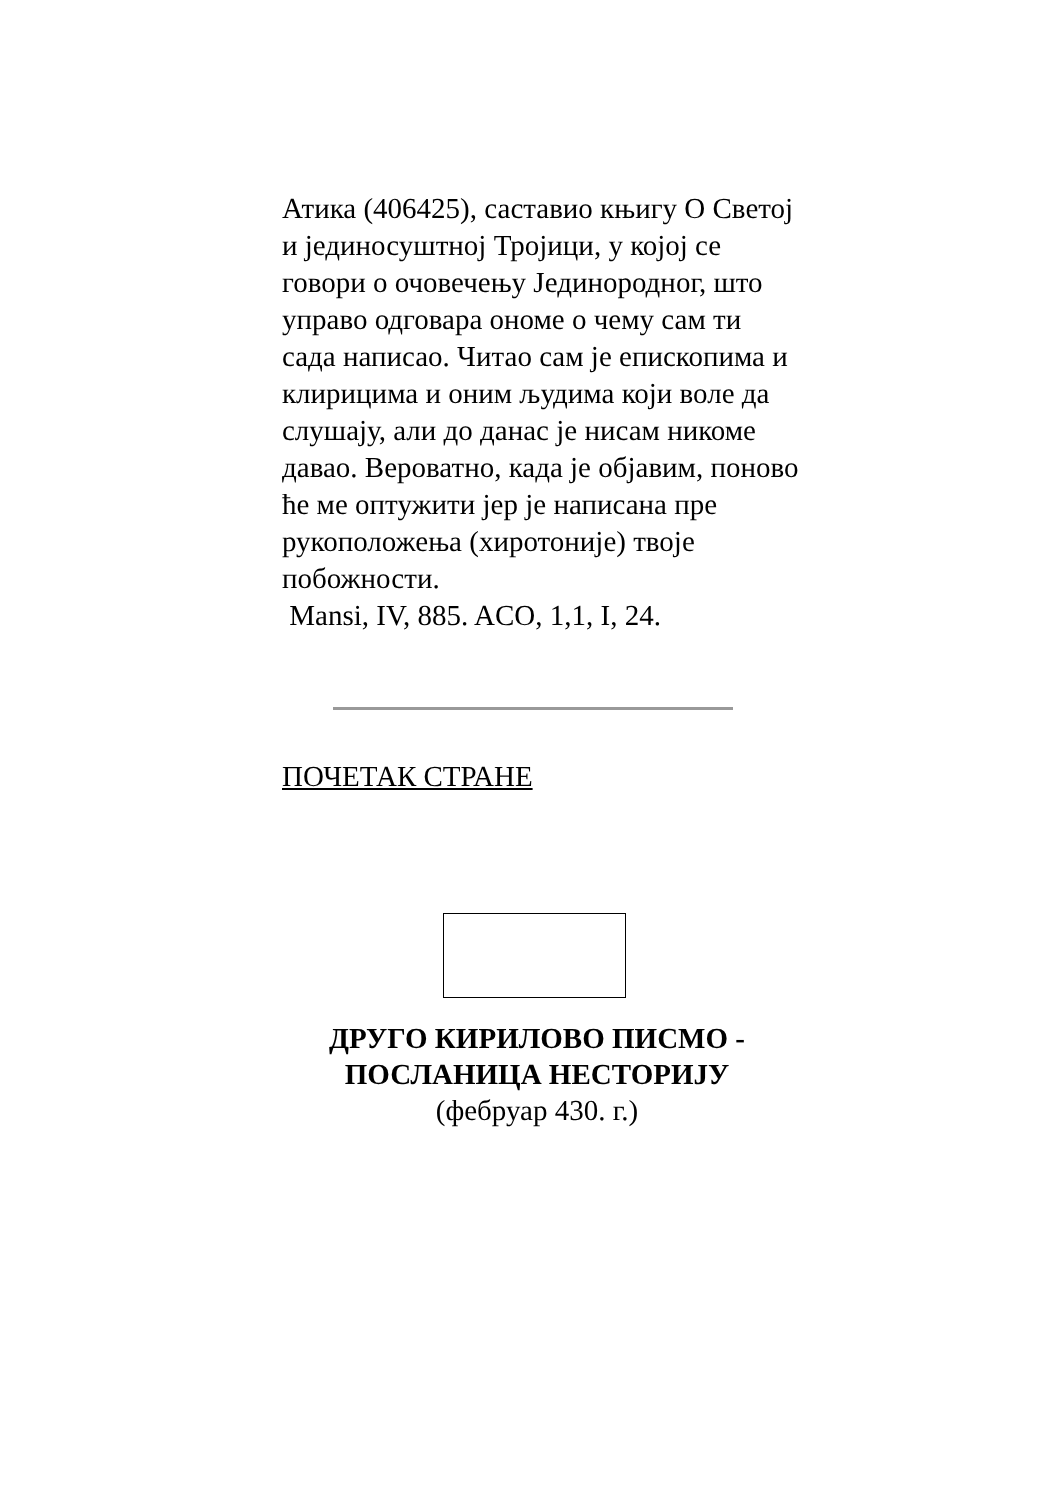Атика (406425), саставио књигу О Светој и јединосуштној Тројици, у којој се говори о очовечењу Јединородног, што управо одговара ономе о чему сам ти сада написао. Читао сам је епископима и клирицима и оним људима који воле да слушају, али до данас је нисам никоме давао. Вероватно, када је објавим, поново ће ме оптужити јер је написана пре рукоположења (хиротоније) твоје побожности.
Mansi, IV, 885. ACO, 1,1, I, 24.
ПОЧЕТАК СТРАНЕ
ДРУГО КИРИЛОВО ПИСМО - ПОСЛАНИЦА НЕСТОРИЈУ
(фебруар 430. г.)